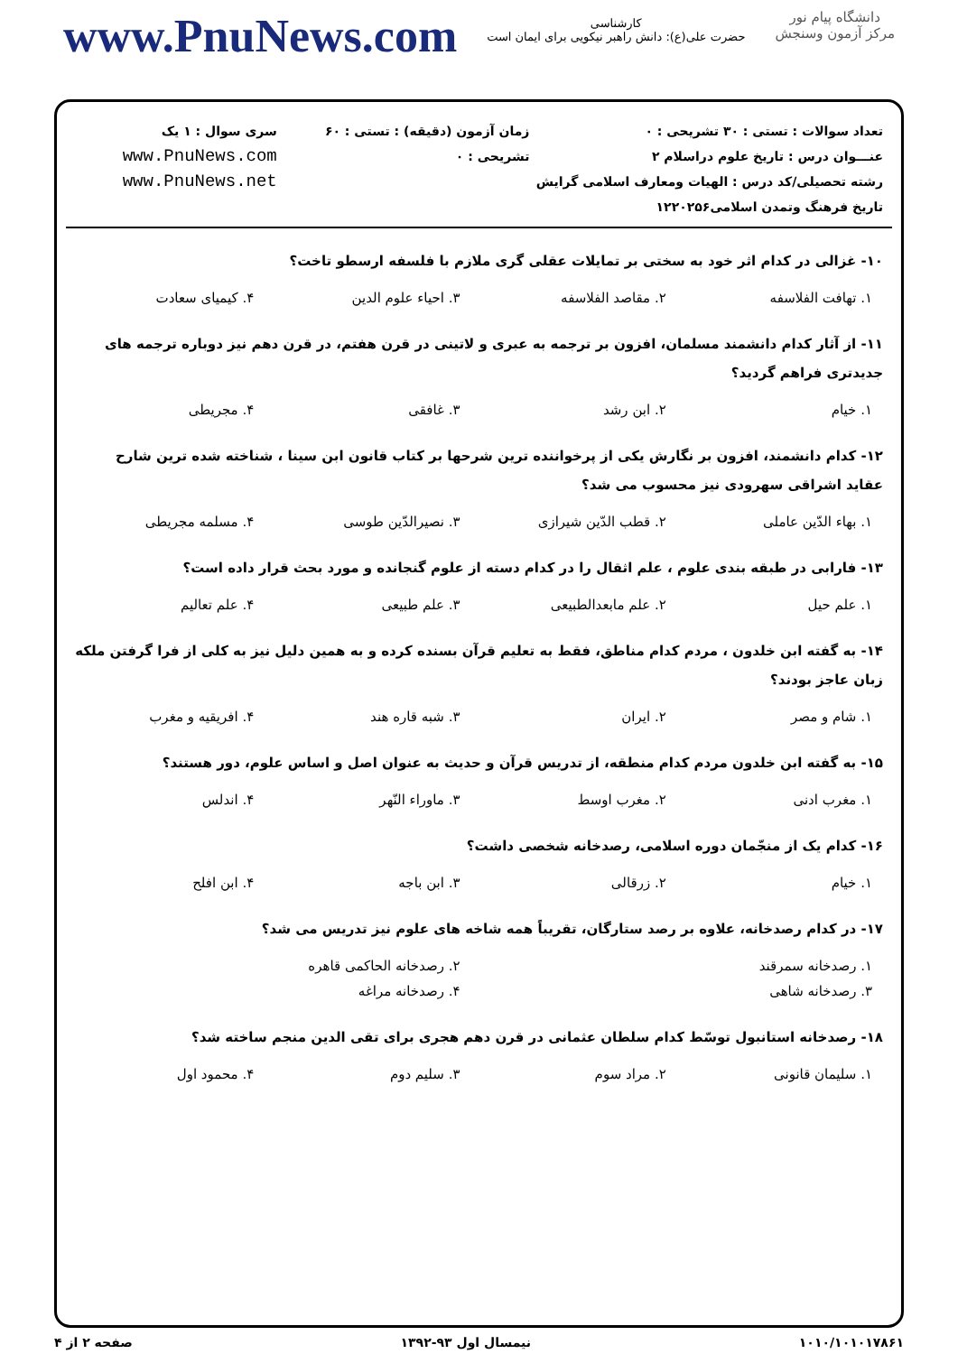www.PnuNews.com
کارشناسی
حضرت علی(ع): دانش راهبر نیکویی برای ایمان است
دانشگاه پیام نور
مرکز آزمون وسنجش
تعداد سوالات : تستی : ۳۰ تشریحی : ۰
عنـــوان درس : تاریخ علوم دراسلام ۲
رشته تحصیلی/کد درس : الهیات ومعارف اسلامی گرایش تاریخ فرهنگ وتمدن اسلامی۱۲۲۰۲۵۶
زمان آزمون (دقیقه) : تستی : ۶۰ تشریحی : ۰
سری سوال : ۱ یک
www.PnuNews.com
www.PnuNews.net
۱۰- غزالی در کدام اثر خود به سختی بر تمایلات عقلی گری ملازم با فلسفه ارسطو تاخت؟
| ۱. تهافت الفلاسفه | ۲. مقاصد الفلاسفه | ۳. احیاء علوم الدین | ۴. کیمیای سعادت |
۱۱- از آثار کدام دانشمند مسلمان، افزون بر ترجمه به عبری و لاتینی در قرن هفتم، در قرن دهم نیز دوباره ترجمه های جدیدتری فراهم گردید؟
| ۱. خیام | ۲. ابن رشد | ۳. غافقی | ۴. مجریطی |
۱۲- کدام دانشمند، افزون بر نگارش یکی از پرخواننده ترین شرحها بر کتاب قانون ابن سینا ، شناخته شده ترین شارح عقاید اشراقی سهرودی نیز محسوب می شد؟
| ۱. بهاء الدّین عاملی | ۲. قطب الدّین شیرازی | ۳. نصیرالدّین طوسی | ۴. مسلمه مجریطی |
۱۳- فارابی در طبقه بندی علوم ، علم اثقال را در کدام دسته از علوم گنجانده و مورد بحث قرار داده است؟
| ۱. علم حیل | ۲. علم مابعدالطبیعی | ۳. علم طبیعی | ۴. علم تعالیم |
۱۴- به گفته ابن خلدون ، مردم کدام مناطق، فقط به تعلیم قرآن بسنده کرده و به همین دلیل نیز به کلی از فرا گرفتن ملکه زبان عاجز بودند؟
| ۱. شام و مصر | ۲. ایران | ۳. شبه قاره هند | ۴. افریقیه و مغرب |
۱۵- به گفته ابن خلدون مردم کدام منطقه، از تدریس قرآن و حدیث به عنوان اصل و اساس علوم، دور هستند؟
| ۱. مغرب ادنی | ۲. مغرب اوسط | ۳. ماوراء النّهر | ۴. اندلس |
۱۶- کدام یک از منجّمان دوره اسلامی، رصدخانه شخصی داشت؟
| ۱. خیام | ۲. زرقالی | ۳. ابن باجه | ۴. ابن افلح |
۱۷- در کدام رصدخانه، علاوه بر رصد ستارگان، تقریباً همه شاخه های علوم نیز تدریس می شد؟
| ۱. رصدخانه سمرقند | ۲. رصدخانه الحاکمی قاهره |
| ۳. رصدخانه شاهی | ۴. رصدخانه مراغه |
۱۸- رصدخانه استانبول توسّط کدام سلطان عثمانی در قرن دهم هجری برای تقی الدین منجم ساخته شد؟
| ۱. سلیمان قانونی | ۲. مراد سوم | ۳. سلیم دوم | ۴. محمود اول |
۱۰۱۰/۱۰۱۰۱۷۸۶۱ نیمسال اول ۹۳-۱۳۹۲ صفحه ۲ از ۴